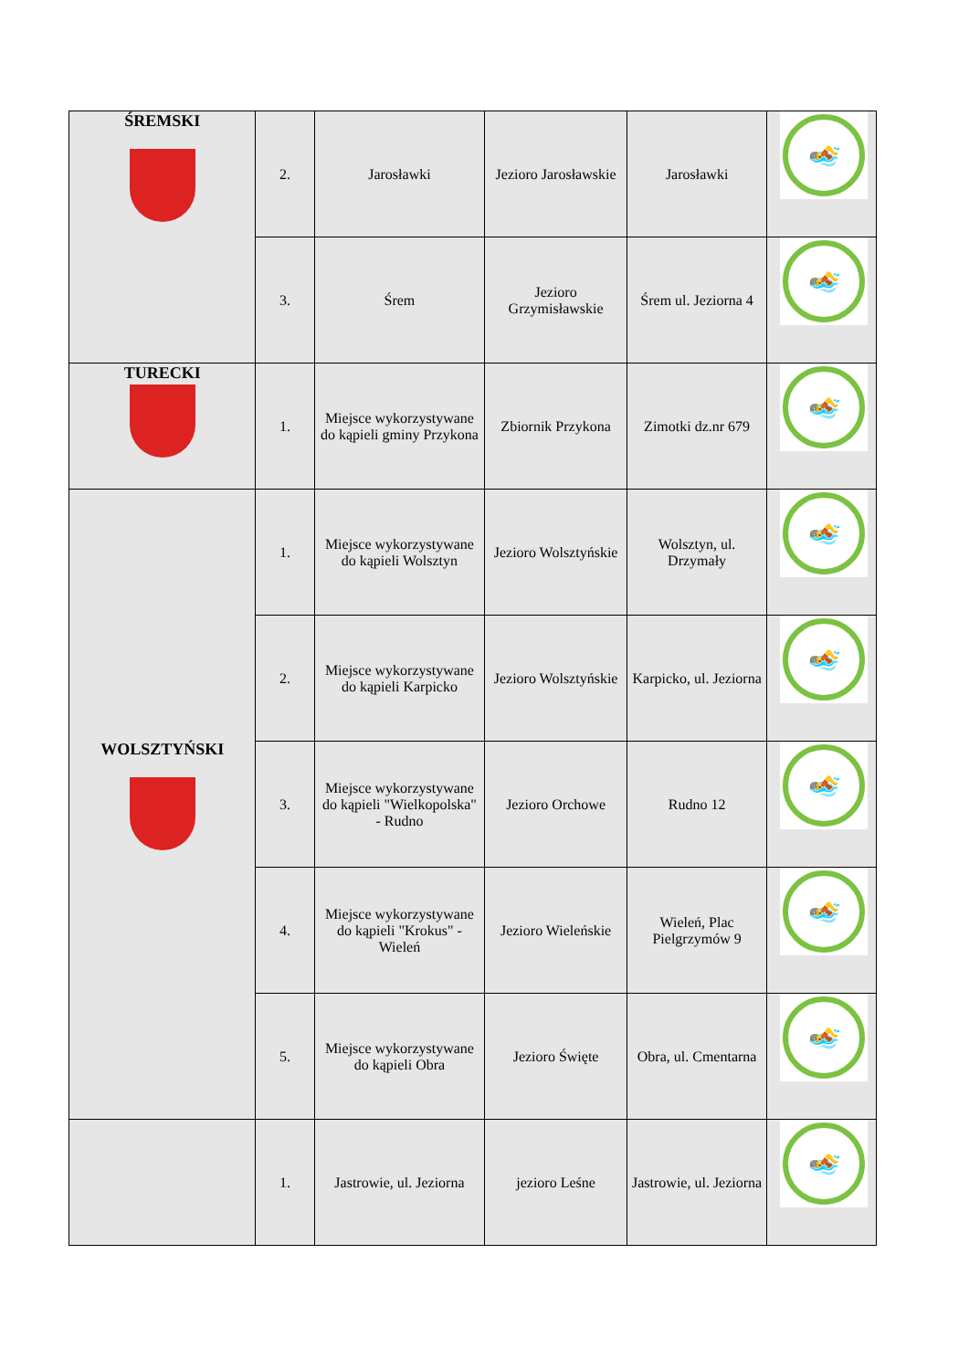| ŚREMSKI | 2. | Jarosławki | Jezioro Jarosławskie | Jarosławki | 🏊 |
| | 3. | Śrem | Jezioro Grzymisławskie | Śrem ul. Jeziorna 4 | 🏊 |
| TURECKI | 1. | Miejsce wykorzystywane do kąpieli gminy Przykona | Zbiornik Przykona | Zimotki dz.nr 679 | 🏊 |
| WOLSZTYŃSKI | 1. | Miejsce wykorzystywane do kąpieli Wolsztyn | Jezioro Wolsztyńskie | Wolsztyn, ul. Drzymały | 🏊 |
| | 2. | Miejsce wykorzystywane do kąpieli Karpicko | Jezioro Wolsztyńskie | Karpicko, ul. Jeziorna | 🏊 |
| | 3. | Miejsce wykorzystywane do kąpieli "Wielkopolska" - Rudno | Jezioro Orchowe | Rudno 12 | 🏊 |
| | 4. | Miejsce wykorzystywane do kąpieli "Krokus" - Wieleń | Jezioro Wieleńskie | Wieleń, Plac Pielgrzymów 9 | 🏊 |
| | 5. | Miejsce wykorzystywane do kąpieli Obra | Jezioro Święte | Obra, ul. Cmentarna | 🏊 |
| | 1. | Jastrowie, ul. Jeziorna | jezioro Leśne | Jastrowie, ul. Jeziorna | 🏊 |